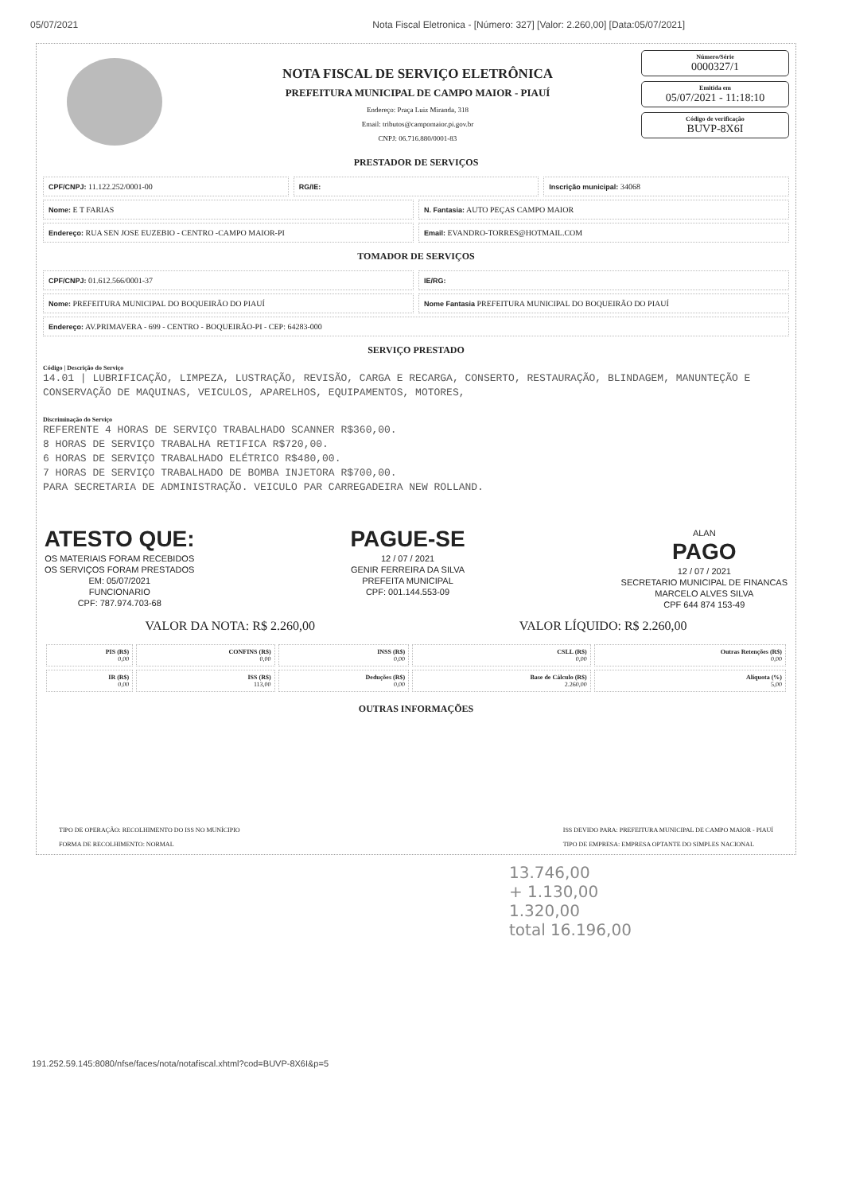05/07/2021 Nota Fiscal Eletronica - [Número: 327] [Valor: 2.260,00] [Data:05/07/2021]
NOTA FISCAL DE SERVIÇO ELETRÔNICA
PREFEITURA MUNICIPAL DE CAMPO MAIOR - PIAUÍ
Endereço: Praça Luiz Miranda, 318
Email: tributos@campomaior.pi.gov.br
CNPJ: 06.716.880/0001-83
Número/Série
0000327/1
Emitida em
05/07/2021 - 11:18:10
Código de verificação
BUVP-8X6I
PRESTADOR DE SERVIÇOS
CPF/CNPJ: 11.122.252/0001-00 RG/IE: Inscrição municipal: 34068
Nome: E T FARIAS N. Fantasia: AUTO PEÇAS CAMPO MAIOR
Endereço: RUA SEN JOSE EUZEBIO - CENTRO -CAMPO MAIOR-PI
Email: EVANDRO-TORRES@HOTMAIL.COM
TOMADOR DE SERVIÇOS
CPF/CNPJ: 01.612.566/0001-37 IE/RG:
Nome: PREFEITURA MUNICIPAL DO BOQUEIRÃO DO PIAUÍ
Nome Fantasia PREFEITURA MUNICIPAL DO BOQUEIRÃO DO PIAUÍ
Endereço: AV.PRIMAVERA - 699 - CENTRO - BOQUEIRÃO-PI - CEP: 64283-000
SERVIÇO PRESTADO
Código | Descrição do Serviço
14.01 | LUBRIFICAÇÃO, LIMPEZA, LUSTRAÇÃO, REVISÃO, CARGA E RECARGA, CONSERTO, RESTAURAÇÃO, BLINDAGEM, MANUNTEÇÃO E CONSERVAÇÃO DE MAQUINAS, VEICULOS, APARELHOS, EQUIPAMENTOS, MOTORES,
Discriminação do Serviço
REFERENTE 4 HORAS DE SERVIÇO TRABALHADO SCANNER R$360,00.
8 HORAS DE SERVIÇO TRABALHA RETIFICA R$720,00.
6 HORAS DE SERVIÇO TRABALHADO ELÉTRICO R$480,00.
7 HORAS DE SERVIÇO TRABALHADO DE BOMBA INJETORA R$700,00.
PARA SECRETARIA DE ADMINISTRAÇÃO. VEICULO PAR CARREGADEIRA NEW ROLLAND.
ATESTO QUE:
OS MATERIAIS FORAM RECEBIDOS
OS SERVIÇOS FORAM PRESTADOS
EM: 05/07/2021
FUNCIONARIO
CPF: 787.974.703-68
PAGUE-SE
12 / 07 / 2021
GENIR FERREIRA DA SILVA
PREFEITA MUNICIPAL
CPF: 001.144.553-09
ALAN
PAGO
12 / 07 / 2021
SECRETARIO MUNICIPAL DE FINANCAS
MARCELO ALVES SILVA
CPF 644 874 153-49
VALOR DA NOTA: R$ 2.260,00 VALOR LÍQUIDO: R$ 2.260,00
| PIS (R$) 0,00 | CONFINS (R$) 0,00 | INSS (R$) 0,00 | CSLL (R$) 0,00 | Outras Retenções (R$) 0,00 |
| IR (R$) 0,00 | ISS (R$) 113,00 | Deduções (R$) 0,00 | Base de Cálculo (R$) 2.260,00 | Alíquota (%) 5,00 |
OUTRAS INFORMAÇÕES
TIPO DE OPERAÇÃO: RECOLHIMENTO DO ISS NO MUNÍCIPIO
FORMA DE RECOLHIMENTO: NORMAL
ISS DEVIDO PARA: PREFEITURA MUNICIPAL DE CAMPO MAIOR - PIAUÍ
TIPO DE EMPRESA: EMPRESA OPTANTE DO SIMPLES NACIONAL
13.746,00
+ 1.130,00
1.320,00
total 16.196,00
191.252.59.145:8080/nfse/faces/nota/notafiscal.xhtml?cod=BUVP-8X6I&p=5